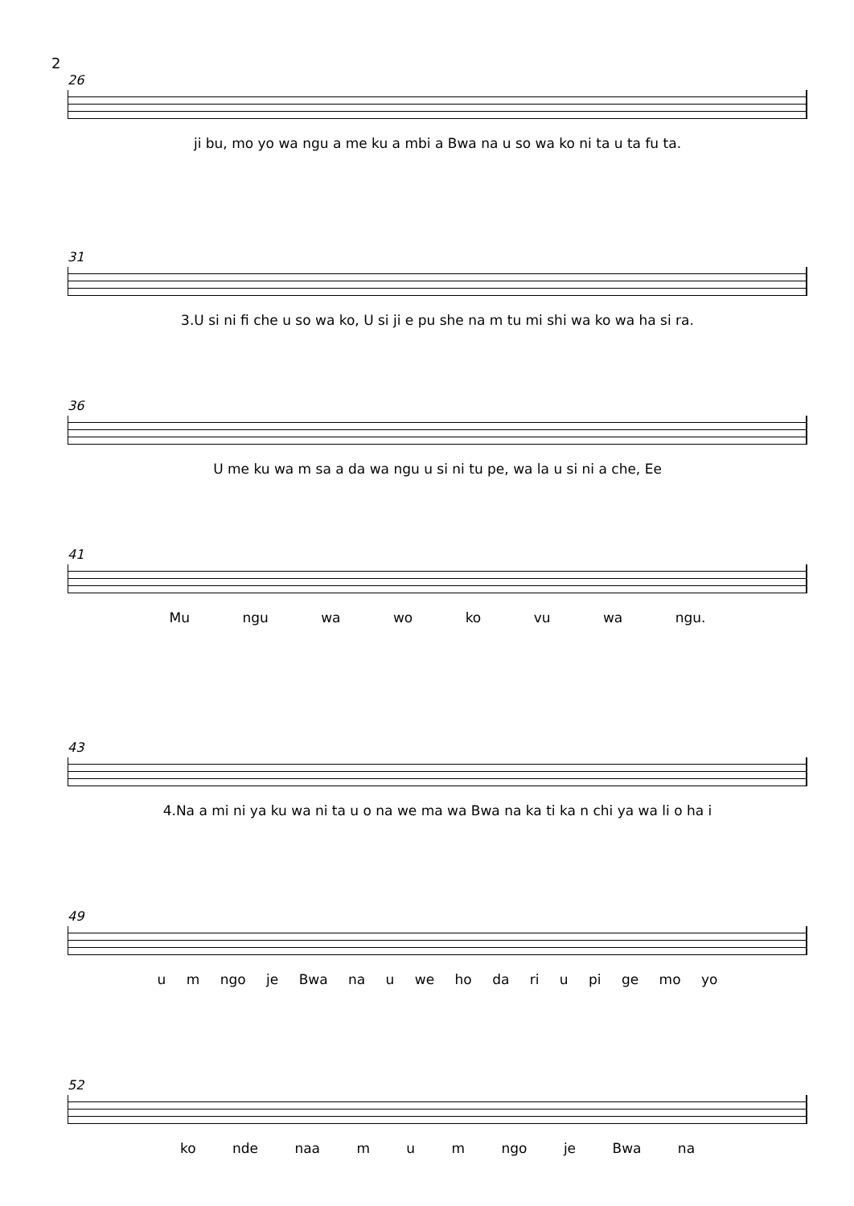2
26
ji bu, mo yo wa ngu a me ku a mbi a Bwa na u so wa ko ni ta u ta fu ta.
31
3.U si ni fi che u so wa ko, U si ji e pu she na m tu mi shi wa ko wa ha si ra.
36
U me ku wa m sa a da wa ngu u si ni tu pe, wa la u si ni a che, Ee
41
Mu ngu wa wo ko vu wa ngu.
43
4.Na a mi ni ya ku wa ni ta u o na we ma wa Bwa na ka ti ka n chi ya wa li o ha i
49
u m ngo je Bwa na u we ho da ri u pi ge mo yo
52
ko nde naa m u m ngo je Bwa na